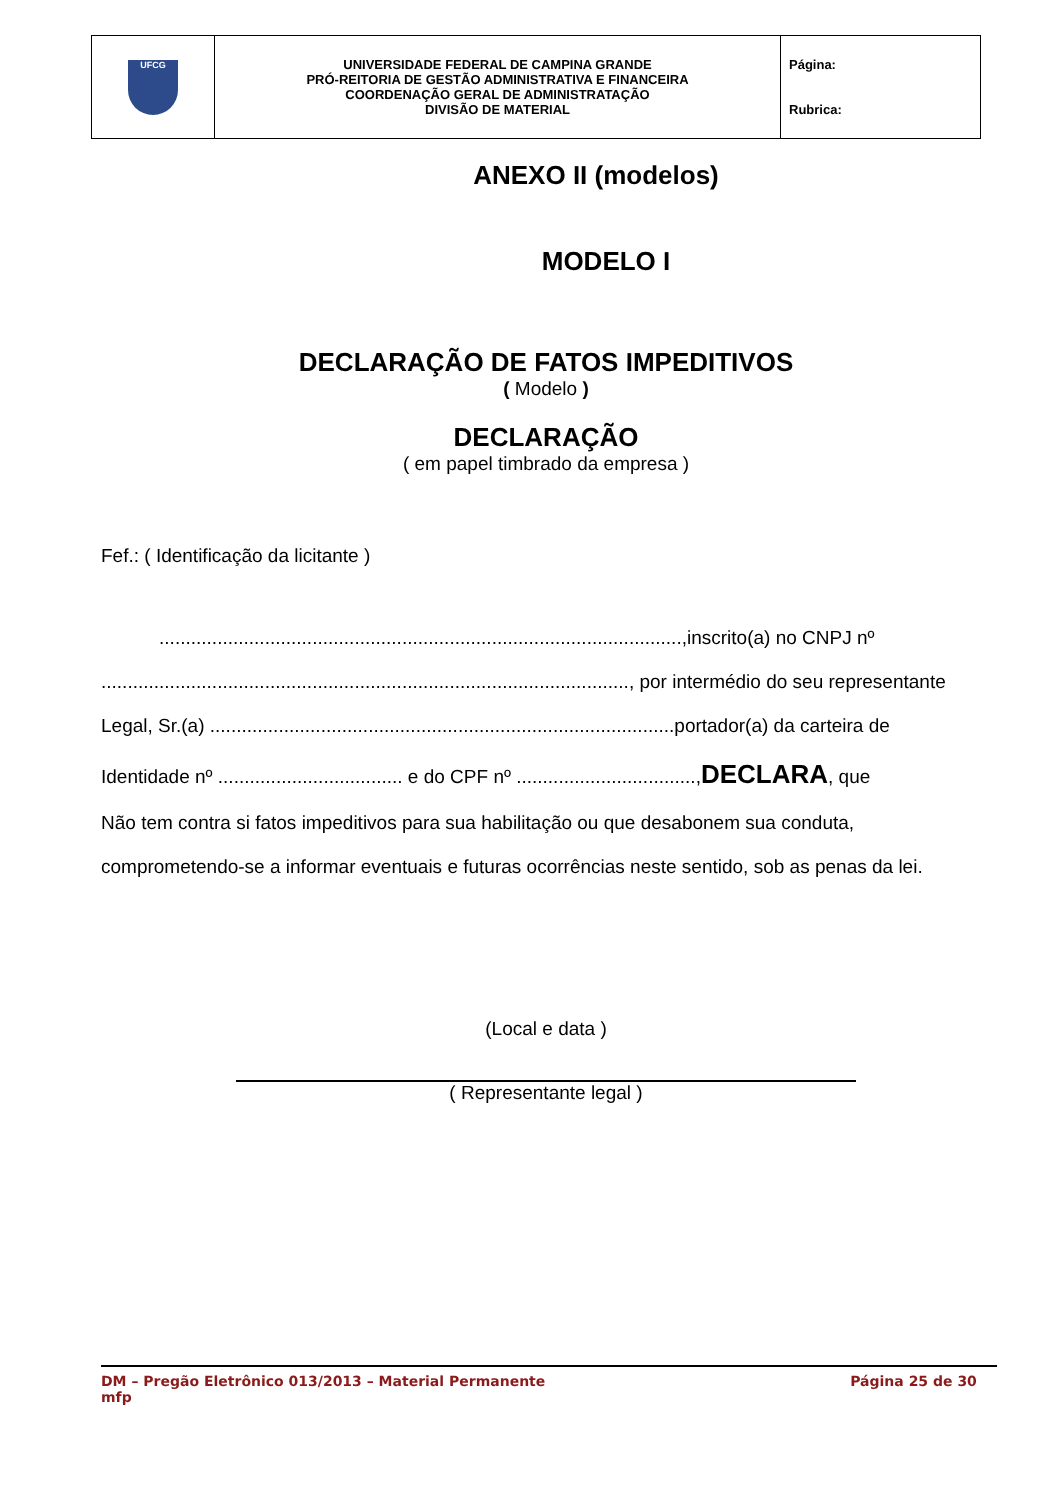| UFCG | UNIVERSIDADE FEDERAL DE CAMPINA GRANDE PRÓ-REITORIA DE GESTÃO ADMINISTRATIVA E FINANCEIRA COORDENAÇÃO GERAL DE ADMINISTRATAÇÃO DIVISÃO DE MATERIAL | Página: Rubrica: |
ANEXO II (modelos)
MODELO I
DECLARAÇÃO DE FATOS IMPEDITIVOS
( Modelo )
DECLARAÇÃO
( em papel timbrado da empresa )
Fef.: ( Identificação da licitante )
...................................................................................................,inscrito(a) no CNPJ nº
...................................................................................................., por intermédio do seu representante
Legal, Sr.(a) ........................................................................................portador(a) da carteira de
Identidade nº ................................... e do CPF nº ..................................,DECLARA, que
Não tem contra si fatos impeditivos para sua habilitação ou que desabonem sua conduta,
comprometendo-se a informar eventuais e futuras ocorrências neste sentido, sob as penas da lei.
(Local e data )
( Representante legal )
DM – Pregão Eletrônico 013/2013 – Material Permanente Página 25 de 30
mfp